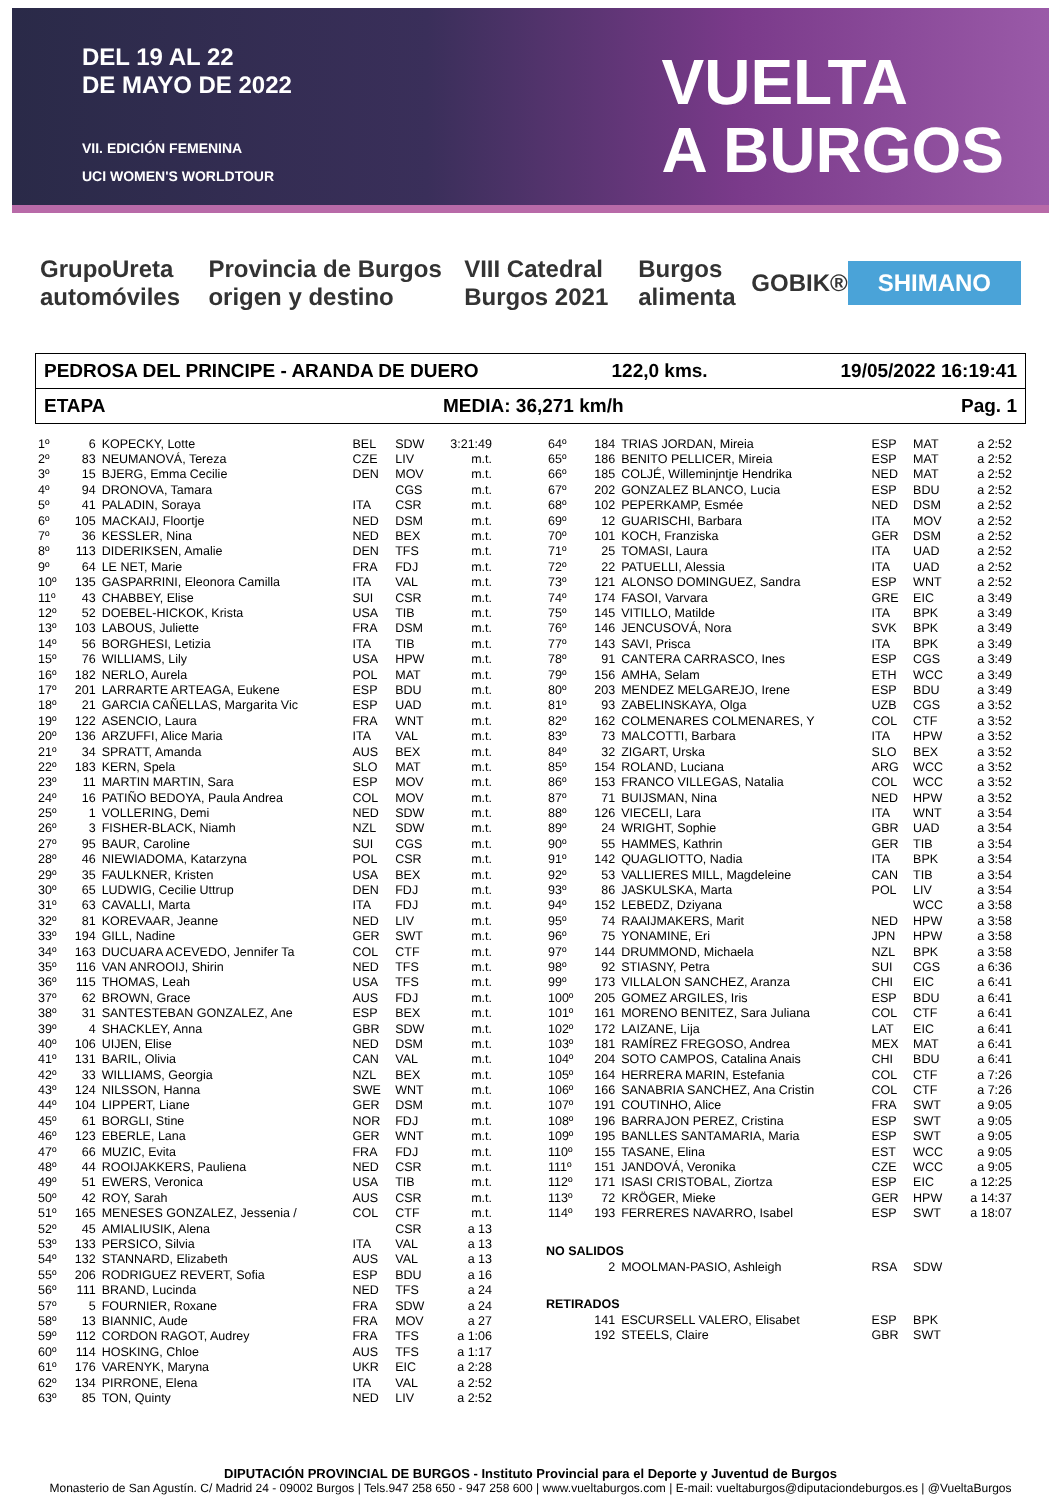DEL 19 AL 22
DE MAYO DE 2022
VII. EDICIÓN FEMENINA
UCI WOMEN'S WORLDTOUR
VUELTA
A BURGOS
GrupoUreta automóviles Provincia de Burgos origen y destino VIII Catedral Burgos 2021 Burgos alimenta GOBIK® SHIMANO
PEDROSA DEL PRINCIPE - ARANDA DE DUERO 122,0 kms. 19/05/2022 16:19:41
ETAPA MEDIA: 36,271 km/h Pag. 1
| 1º | 6 | KOPECKY, Lotte | BEL | SDW | 3:21:49 |
| 2º | 83 | NEUMANOVÁ, Tereza | CZE | LIV | m.t. |
| 3º | 15 | BJERG, Emma Cecilie | DEN | MOV | m.t. |
| 4º | 94 | DRONOVA, Tamara | | CGS | m.t. |
| 5º | 41 | PALADIN, Soraya | ITA | CSR | m.t. |
| 6º | 105 | MACKAIJ, Floortje | NED | DSM | m.t. |
| 7º | 36 | KESSLER, Nina | NED | BEX | m.t. |
| 8º | 113 | DIDERIKSEN, Amalie | DEN | TFS | m.t. |
| 9º | 64 | LE NET, Marie | FRA | FDJ | m.t. |
| 10º | 135 | GASPARRINI, Eleonora Camilla | ITA | VAL | m.t. |
| 11º | 43 | CHABBEY, Elise | SUI | CSR | m.t. |
| 12º | 52 | DOEBEL-HICKOK, Krista | USA | TIB | m.t. |
| 13º | 103 | LABOUS, Juliette | FRA | DSM | m.t. |
| 14º | 56 | BORGHESI, Letizia | ITA | TIB | m.t. |
| 15º | 76 | WILLIAMS, Lily | USA | HPW | m.t. |
| 16º | 182 | NERLO, Aurela | POL | MAT | m.t. |
| 17º | 201 | LARRARTE ARTEAGA, Eukene | ESP | BDU | m.t. |
| 18º | 21 | GARCIA CAÑELLAS, Margarita Vic | ESP | UAD | m.t. |
| 19º | 122 | ASENCIO, Laura | FRA | WNT | m.t. |
| 20º | 136 | ARZUFFI, Alice Maria | ITA | VAL | m.t. |
| 21º | 34 | SPRATT, Amanda | AUS | BEX | m.t. |
| 22º | 183 | KERN, Spela | SLO | MAT | m.t. |
| 23º | 11 | MARTIN MARTIN, Sara | ESP | MOV | m.t. |
| 24º | 16 | PATIÑO BEDOYA, Paula Andrea | COL | MOV | m.t. |
| 25º | 1 | VOLLERING, Demi | NED | SDW | m.t. |
| 26º | 3 | FISHER-BLACK, Niamh | NZL | SDW | m.t. |
| 27º | 95 | BAUR, Caroline | SUI | CGS | m.t. |
| 28º | 46 | NIEWIADOMA, Katarzyna | POL | CSR | m.t. |
| 29º | 35 | FAULKNER, Kristen | USA | BEX | m.t. |
| 30º | 65 | LUDWIG, Cecilie Uttrup | DEN | FDJ | m.t. |
| 31º | 63 | CAVALLI, Marta | ITA | FDJ | m.t. |
| 32º | 81 | KOREVAAR, Jeanne | NED | LIV | m.t. |
| 33º | 194 | GILL, Nadine | GER | SWT | m.t. |
| 34º | 163 | DUCUARA ACEVEDO, Jennifer Ta | COL | CTF | m.t. |
| 35º | 116 | VAN ANROOIJ, Shirin | NED | TFS | m.t. |
| 36º | 115 | THOMAS, Leah | USA | TFS | m.t. |
| 37º | 62 | BROWN, Grace | AUS | FDJ | m.t. |
| 38º | 31 | SANTESTEBAN GONZALEZ, Ane | ESP | BEX | m.t. |
| 39º | 4 | SHACKLEY, Anna | GBR | SDW | m.t. |
| 40º | 106 | UIJEN, Elise | NED | DSM | m.t. |
| 41º | 131 | BARIL, Olivia | CAN | VAL | m.t. |
| 42º | 33 | WILLIAMS, Georgia | NZL | BEX | m.t. |
| 43º | 124 | NILSSON, Hanna | SWE | WNT | m.t. |
| 44º | 104 | LIPPERT, Liane | GER | DSM | m.t. |
| 45º | 61 | BORGLI, Stine | NOR | FDJ | m.t. |
| 46º | 123 | EBERLE, Lana | GER | WNT | m.t. |
| 47º | 66 | MUZIC, Evita | FRA | FDJ | m.t. |
| 48º | 44 | ROOIJAKKERS, Pauliena | NED | CSR | m.t. |
| 49º | 51 | EWERS, Veronica | USA | TIB | m.t. |
| 50º | 42 | ROY, Sarah | AUS | CSR | m.t. |
| 51º | 165 | MENESES GONZALEZ, Jessenia / | COL | CTF | m.t. |
| 52º | 45 | AMIALIUSIK, Alena | | CSR | a 13 |
| 53º | 133 | PERSICO, Silvia | ITA | VAL | a 13 |
| 54º | 132 | STANNARD, Elizabeth | AUS | VAL | a 13 |
| 55º | 206 | RODRIGUEZ REVERT, Sofia | ESP | BDU | a 16 |
| 56º | 111 | BRAND, Lucinda | NED | TFS | a 24 |
| 57º | 5 | FOURNIER, Roxane | FRA | SDW | a 24 |
| 58º | 13 | BIANNIC, Aude | FRA | MOV | a 27 |
| 59º | 112 | CORDON RAGOT, Audrey | FRA | TFS | a 1:06 |
| 60º | 114 | HOSKING, Chloe | AUS | TFS | a 1:17 |
| 61º | 176 | VARENYK, Maryna | UKR | EIC | a 2:28 |
| 62º | 134 | PIRRONE, Elena | ITA | VAL | a 2:52 |
| 63º | 85 | TON, Quinty | NED | LIV | a 2:52 |
| 64º | 184 | TRIAS JORDAN, Mireia | ESP | MAT | a 2:52 |
| 65º | 186 | BENITO PELLICER, Mireia | ESP | MAT | a 2:52 |
| 66º | 185 | COLJÉ, Willeminjntje Hendrika | NED | MAT | a 2:52 |
| 67º | 202 | GONZALEZ BLANCO, Lucia | ESP | BDU | a 2:52 |
| 68º | 102 | PEPERKAMP, Esmée | NED | DSM | a 2:52 |
| 69º | 12 | GUARISCHI, Barbara | ITA | MOV | a 2:52 |
| 70º | 101 | KOCH, Franziska | GER | DSM | a 2:52 |
| 71º | 25 | TOMASI, Laura | ITA | UAD | a 2:52 |
| 72º | 22 | PATUELLI, Alessia | ITA | UAD | a 2:52 |
| 73º | 121 | ALONSO DOMINGUEZ, Sandra | ESP | WNT | a 2:52 |
| 74º | 174 | FASOI, Varvara | GRE | EIC | a 3:49 |
| 75º | 145 | VITILLO, Matilde | ITA | BPK | a 3:49 |
| 76º | 146 | JENCUSOVÁ, Nora | SVK | BPK | a 3:49 |
| 77º | 143 | SAVI, Prisca | ITA | BPK | a 3:49 |
| 78º | 91 | CANTERA CARRASCO, Ines | ESP | CGS | a 3:49 |
| 79º | 156 | AMHA, Selam | ETH | WCC | a 3:49 |
| 80º | 203 | MENDEZ MELGAREJO, Irene | ESP | BDU | a 3:49 |
| 81º | 93 | ZABELINSKAYA, Olga | UZB | CGS | a 3:52 |
| 82º | 162 | COLMENARES COLMENARES, Y | COL | CTF | a 3:52 |
| 83º | 73 | MALCOTTI, Barbara | ITA | HPW | a 3:52 |
| 84º | 32 | ZIGART, Urska | SLO | BEX | a 3:52 |
| 85º | 154 | ROLAND, Luciana | ARG | WCC | a 3:52 |
| 86º | 153 | FRANCO VILLEGAS, Natalia | COL | WCC | a 3:52 |
| 87º | 71 | BUIJSMAN, Nina | NED | HPW | a 3:52 |
| 88º | 126 | VIECELI, Lara | ITA | WNT | a 3:54 |
| 89º | 24 | WRIGHT, Sophie | GBR | UAD | a 3:54 |
| 90º | 55 | HAMMES, Kathrin | GER | TIB | a 3:54 |
| 91º | 142 | QUAGLIOTTO, Nadia | ITA | BPK | a 3:54 |
| 92º | 53 | VALLIERES MILL, Magdeleine | CAN | TIB | a 3:54 |
| 93º | 86 | JASKULSKA, Marta | POL | LIV | a 3:54 |
| 94º | 152 | LEBEDZ, Dziyana | | WCC | a 3:58 |
| 95º | 74 | RAAIJMAKERS, Marit | NED | HPW | a 3:58 |
| 96º | 75 | YONAMINE, Eri | JPN | HPW | a 3:58 |
| 97º | 144 | DRUMMOND, Michaela | NZL | BPK | a 3:58 |
| 98º | 92 | STIASNY, Petra | SUI | CGS | a 6:36 |
| 99º | 173 | VILLALON SANCHEZ, Aranza | CHI | EIC | a 6:41 |
| 100º | 205 | GOMEZ ARGILES, Iris | ESP | BDU | a 6:41 |
| 101º | 161 | MORENO BENITEZ, Sara Juliana | COL | CTF | a 6:41 |
| 102º | 172 | LAIZANE, Lija | LAT | EIC | a 6:41 |
| 103º | 181 | RAMÍREZ FREGOSO, Andrea | MEX | MAT | a 6:41 |
| 104º | 204 | SOTO CAMPOS, Catalina Anais | CHI | BDU | a 6:41 |
| 105º | 164 | HERRERA MARIN, Estefania | COL | CTF | a 7:26 |
| 106º | 166 | SANABRIA SANCHEZ, Ana Cristin | COL | CTF | a 7:26 |
| 107º | 191 | COUTINHO, Alice | FRA | SWT | a 9:05 |
| 108º | 196 | BARRAJON PEREZ, Cristina | ESP | SWT | a 9:05 |
| 109º | 195 | BANLLES SANTAMARIA, Maria | ESP | SWT | a 9:05 |
| 110º | 155 | TASANE, Elina | EST | WCC | a 9:05 |
| 111º | 151 | JANDOVÁ, Veronika | CZE | WCC | a 9:05 |
| 112º | 171 | ISASI CRISTOBAL, Ziortza | ESP | EIC | a 12:25 |
| 113º | 72 | KRÖGER, Mieke | GER | HPW | a 14:37 |
| 114º | 193 | FERRERES NAVARRO, Isabel | ESP | SWT | a 18:07 |
| NO SALIDOS | | | | | |
| | 2 | MOOLMAN-PASIO, Ashleigh | RSA | SDW | |
| RETIRADOS | | | | | |
| | 141 | ESCURSELL VALERO, Elisabet | ESP | BPK | |
| | 192 | STEELS, Claire | GBR | SWT | |
DIPUTACIÓN PROVINCIAL DE BURGOS - Instituto Provincial para el Deporte y Juventud de Burgos
Monasterio de San Agustín. C/ Madrid 24 - 09002 Burgos | Tels.947 258 650 - 947 258 600 | www.vueltaburgos.com | E-mail: vueltaburgos@diputaciondeburgos.es | @VueltaBurgos